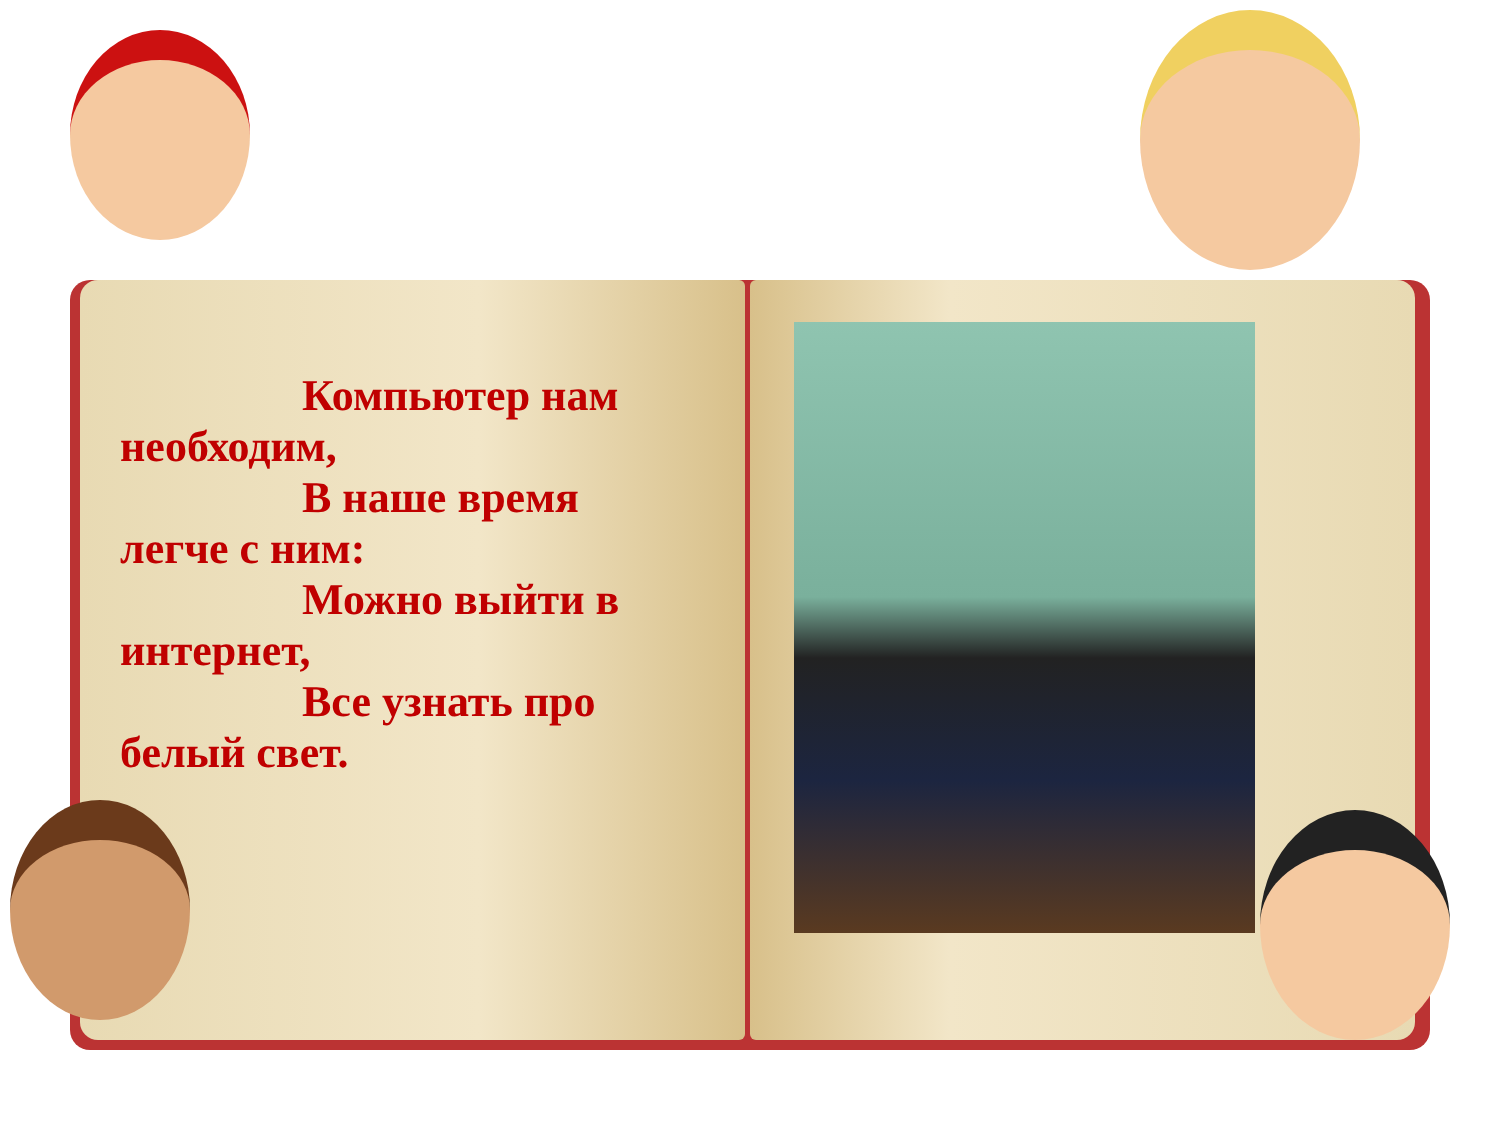Компьютер нам
необходим,
В наше время
легче с ним:
Можно выйти в
интернет,
Все узнать про
белый свет.